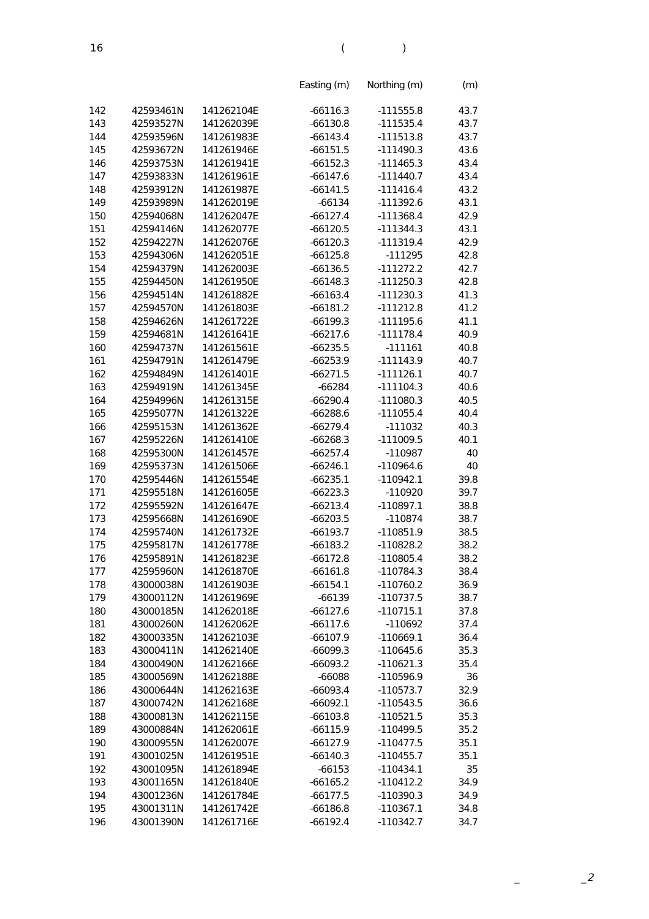16 ()
| | | | Easting (m) | Northing (m) | (m) |
| --- | --- | --- | --- | --- | --- |
| 142 | 42593461N | 141262104E | -66116.3 | -111555.8 | 43.7 |
| 143 | 42593527N | 141262039E | -66130.8 | -111535.4 | 43.7 |
| 144 | 42593596N | 141261983E | -66143.4 | -111513.8 | 43.7 |
| 145 | 42593672N | 141261946E | -66151.5 | -111490.3 | 43.6 |
| 146 | 42593753N | 141261941E | -66152.3 | -111465.3 | 43.4 |
| 147 | 42593833N | 141261961E | -66147.6 | -111440.7 | 43.4 |
| 148 | 42593912N | 141261987E | -66141.5 | -111416.4 | 43.2 |
| 149 | 42593989N | 141262019E | -66134 | -111392.6 | 43.1 |
| 150 | 42594068N | 141262047E | -66127.4 | -111368.4 | 42.9 |
| 151 | 42594146N | 141262077E | -66120.5 | -111344.3 | 43.1 |
| 152 | 42594227N | 141262076E | -66120.3 | -111319.4 | 42.9 |
| 153 | 42594306N | 141262051E | -66125.8 | -111295 | 42.8 |
| 154 | 42594379N | 141262003E | -66136.5 | -111272.2 | 42.7 |
| 155 | 42594450N | 141261950E | -66148.3 | -111250.3 | 42.8 |
| 156 | 42594514N | 141261882E | -66163.4 | -111230.3 | 41.3 |
| 157 | 42594570N | 141261803E | -66181.2 | -111212.8 | 41.2 |
| 158 | 42594626N | 141261722E | -66199.3 | -111195.6 | 41.1 |
| 159 | 42594681N | 141261641E | -66217.6 | -111178.4 | 40.9 |
| 160 | 42594737N | 141261561E | -66235.5 | -111161 | 40.8 |
| 161 | 42594791N | 141261479E | -66253.9 | -111143.9 | 40.7 |
| 162 | 42594849N | 141261401E | -66271.5 | -111126.1 | 40.7 |
| 163 | 42594919N | 141261345E | -66284 | -111104.3 | 40.6 |
| 164 | 42594996N | 141261315E | -66290.4 | -111080.3 | 40.5 |
| 165 | 42595077N | 141261322E | -66288.6 | -111055.4 | 40.4 |
| 166 | 42595153N | 141261362E | -66279.4 | -111032 | 40.3 |
| 167 | 42595226N | 141261410E | -66268.3 | -111009.5 | 40.1 |
| 168 | 42595300N | 141261457E | -66257.4 | -110987 | 40 |
| 169 | 42595373N | 141261506E | -66246.1 | -110964.6 | 40 |
| 170 | 42595446N | 141261554E | -66235.1 | -110942.1 | 39.8 |
| 171 | 42595518N | 141261605E | -66223.3 | -110920 | 39.7 |
| 172 | 42595592N | 141261647E | -66213.4 | -110897.1 | 38.8 |
| 173 | 42595668N | 141261690E | -66203.5 | -110874 | 38.7 |
| 174 | 42595740N | 141261732E | -66193.7 | -110851.9 | 38.5 |
| 175 | 42595817N | 141261778E | -66183.2 | -110828.2 | 38.2 |
| 176 | 42595891N | 141261823E | -66172.8 | -110805.4 | 38.2 |
| 177 | 42595960N | 141261870E | -66161.8 | -110784.3 | 38.4 |
| 178 | 43000038N | 141261903E | -66154.1 | -110760.2 | 36.9 |
| 179 | 43000112N | 141261969E | -66139 | -110737.5 | 38.7 |
| 180 | 43000185N | 141262018E | -66127.6 | -110715.1 | 37.8 |
| 181 | 43000260N | 141262062E | -66117.6 | -110692 | 37.4 |
| 182 | 43000335N | 141262103E | -66107.9 | -110669.1 | 36.4 |
| 183 | 43000411N | 141262140E | -66099.3 | -110645.6 | 35.3 |
| 184 | 43000490N | 141262166E | -66093.2 | -110621.3 | 35.4 |
| 185 | 43000569N | 141262188E | -66088 | -110596.9 | 36 |
| 186 | 43000644N | 141262163E | -66093.4 | -110573.7 | 32.9 |
| 187 | 43000742N | 141262168E | -66092.1 | -110543.5 | 36.6 |
| 188 | 43000813N | 141262115E | -66103.8 | -110521.5 | 35.3 |
| 189 | 43000884N | 141262061E | -66115.9 | -110499.5 | 35.2 |
| 190 | 43000955N | 141262007E | -66127.9 | -110477.5 | 35.1 |
| 191 | 43001025N | 141261951E | -66140.3 | -110455.7 | 35.1 |
| 192 | 43001095N | 141261894E | -66153 | -110434.1 | 35 |
| 193 | 43001165N | 141261840E | -66165.2 | -110412.2 | 34.9 |
| 194 | 43001236N | 141261784E | -66177.5 | -110390.3 | 34.9 |
| 195 | 43001311N | 141261742E | -66186.8 | -110367.1 | 34.8 |
| 196 | 43001390N | 141261716E | -66192.4 | -110342.7 | 34.7 |
_ _2